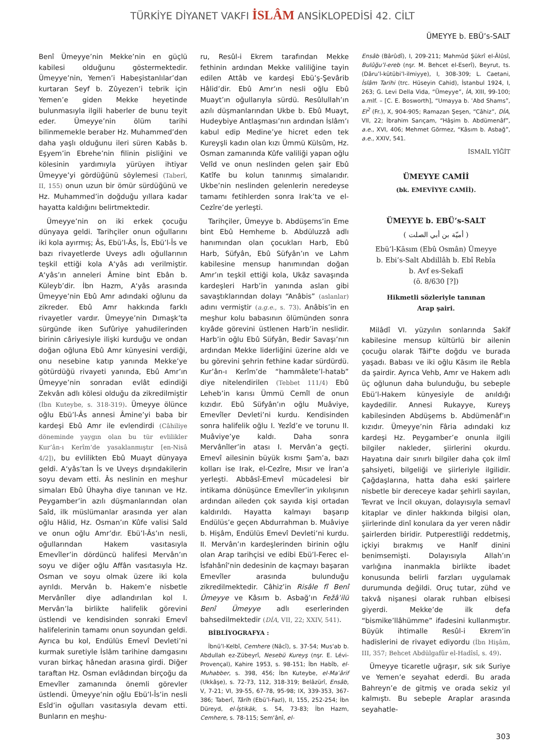TÜRKİYE DİYANET VAKFI İSLÂM ANSİKLOPEDİSİ 42. CİLT
ÜMEYYE b. EBÜ’s-SALT
Benî Ümeyye’nin Mekke’nin en güçlü kabilesi olduğunu göstermektedir. Ümeyye’nin, Yemen’i Habeşistanlılar’dan kurtaran Seyf b. Zûyezen’i tebrik için Yemen’e giden Mekke heyetinde bulunmasıyla ilgili haberler de bunu teyit eder. Ümeyye’nin ölüm tarihi bilinmemekle beraber Hz. Muhammed’den daha yaşlı olduğunu ileri süren Kabâs b. Eşyem’in Ebrehe’nin filinin pisliğini ve kölesinin yardımıyla yürüyen ihtiyar Ümeyye’yi gördüğünü söylemesi (Taberî, II, 155) onun uzun bir ömür sürdüğünü ve Hz. Muhammed’in doğduğu yıllara kadar hayatta kaldığını belirtmektedir.
Ümeyye’nin on iki erkek çocuğu dünyaya geldi. Tarihçiler onun oğullarını iki kola ayırmış; Âs, Ebü’l-Âs, Îs, Ebü’l-Îs ve bazı rivayetlerde Uveys adlı oğullarının teşkil ettiği kola A‘yâs adı verilmiştir. A‘yâs’ın anneleri Âmine bint Ebân b. Küleyb’dir. İbn Hazm, A‘yâs arasında Ümeyye’nin Ebû Amr adındaki oğlunu da zikreder. Ebû Amr hakkında farklı rivayetler vardır. Ümeyye’nin Dımaşk’ta sürgünde iken Sufûriye yahudilerinden birinin câriyesiyle ilişki kurduğu ve ondan doğan oğluna Ebû Amr künyesini verdiği, onu nesebine katıp yanında Mekke’ye götürdüğü rivayeti yanında, Ebû Amr’ın Ümeyye’nin sonradan evlât edindiği Zekvân adlı kölesi olduğu da zikredilmiştir (İbn Kuteybe, s. 318-319). Ümeyye ölünce oğlu Ebü’l-Âs annesi Âmine’yi baba bir kardeşi Ebû Amr ile evlendirdi (Câhiliye döneminde yaygın olan bu tür evlilikler Kur’ân-ı Kerîm’de yasaklanmıştır [en-Nisâ 4/2]), bu evlilikten Ebû Muayt dünyaya geldi. A‘yâs’tan Îs ve Uveys dışındakilerin soyu devam etti. Âs neslinin en meşhur simaları Ebû Ühayha diye tanınan ve Hz. Peygamber’in azılı düşmanlarından olan Saîd, ilk müslümanlar arasında yer alan oğlu Hâlid, Hz. Osman’ın Kûfe valisi Saîd ve onun oğlu Amr’dır. Ebü’l-Âs’ın nesli, oğullarından Hakem vasıtasıyla Emevîler’in dördüncü halifesi Mervân’ın soyu ve diğer oğlu Affân vasıtasıyla Hz. Osman ve soyu olmak üzere iki kola ayrıldı. Mervân b. Hakem’e nisbetle Mervânîler diye adlandırılan kol I. Mervân’la birlikte halifelik görevini üstlendi ve kendisinden sonraki Emevî halifelerinin tamamı onun soyundan geldi. Ayrıca bu kol, Endülüs Emevî Devleti’ni kurmak suretiyle İslâm tarihine damgasını vuran birkaç hânedan arasına girdi. Diğer taraftan Hz. Osman evlâdından birçoğu da Emevîler zamanında önemli görevler üstlendi. Ümeyye’nin oğlu Ebü’l-Îs’in nesli Esîd’in oğulları vasıtasıyla devam etti. Bunların en meşhu-
ru, Resûl-i Ekrem tarafından Mekke fethinin ardından Mekke valiliğine tayin edilen Attâb ve kardeşi Ebü’ş-Şevârib Hâlid’dir. Ebû Amr’ın nesli oğlu Ebû Muayt’ın oğullarıyla sürdü. Resûlullah’ın azılı düşmanlarından Ukbe b. Ebû Muayt, Hudeybiye Antlaşması’nın ardından İslâm’ı kabul edip Medine’ye hicret eden tek Kureyşli kadın olan kızı Ümmü Külsûm, Hz. Osman zamanında Kûfe valiliği yapan oğlu Velîd ve onun neslinden gelen şair Ebû Katîfe bu kolun tanınmış simalarıdır. Ukbe’nin neslinden gelenlerin neredeyse tamamı fetihlerden sonra Irak’ta ve el-Cezîre’de yerleşti.
Tarihçiler, Ümeyye b. Abdüşems’in Eme bint Ebû Hemheme b. Abdüluzzâ adlı hanımından olan çocukları Harb, Ebû Harb, Süfyân, Ebû Süfyân’ın ve Lahm kabilesine mensup hanımından doğan Amr’ın teşkil ettiği kola, Ukâz savaşında kardeşleri Harb’in yanında aslan gibi savaştıklarından dolayı “Anâbis” (aslanlar) adını vermiştir (a.g.e., s. 73). Anâbis’in en meşhur kolu babasının ölümünden sonra kıyâde görevini üstlenen Harb’in neslidir. Harb’in oğlu Ebû Süfyân, Bedir Savaşı’nın ardından Mekke liderliğini üzerine aldı ve bu görevini şehrin fethine kadar sürdürdü. Kur’ân-ı Kerîm’de “hammâlete’l-hatab” diye nitelendirilen (Tebbet 111/4) Ebû Leheb’in karısı Ümmü Cemîl de onun kızıdır. Ebû Süfyân’ın oğlu Muâviye, Emevîler Devleti’ni kurdu. Kendisinden sonra halifelik oğlu I. Yezîd’e ve torunu II. Muâviye’ye kaldı. Daha sonra Mervânîler’in atası I. Mervân’a geçti. Emevî ailesinin büyük kısmı Şam’a, bazı kolları ise Irak, el-Cezîre, Mısır ve İran’a yerleşti. Abbâsî-Emevî mücadelesi bir intikama dönüşünce Emevîler’in yıkılışının ardından aileden çok sayıda kişi ortadan kaldırıldı. Hayatta kalmayı başarıp Endülüs’e geçen Abdurrahman b. Muâviye b. Hişâm, Endülüs Emevî Devleti’ni kurdu. II. Mervân’ın kardeşlerinden birinin oğlu olan Arap tarihçisi ve edibi Ebü’l-Ferec el-İsfahânî’nin dedesinin de kaçmayı başaran Emevîler arasında bulunduğu zikredilmektedir. Câhiz’in Risâle fî Benî Ümeyye ve Kâsım b. Asbağ’ın Fežâʾilü Benî Ümeyye adlı eserlerinden bahsedilmektedir (DİA, VII, 22; XXIV, 541).
BİBLİYOGRAFYA :
İbnü’l-Kelbî, Cemhere (Nâcî), s. 37-54; Mus‘ab b. Abdullah ez-Zübeyrî, Nesebü Kureyş (nşr. E. Lévi-Provençal), Kahire 1953, s. 98-151; İbn Habîb, el-Muhabber, s. 398, 456; İbn Kuteybe, el-Maʿârif (Ukkâşe), s. 72-73, 112, 318-319; Belâzürî, Ensâb, V, 7-21; VI, 39-55, 67-78, 95-98; IX, 339-353, 367-386; Taberî, Târîh (Ebü’l-Fazl), II, 155, 252-254; İbn Düreyd, el-İştikāk, s. 54, 73-83; İbn Hazm, Cemhere, s. 78-115; Sem‘ânî, el-
Ensâb (Bârûdî), I, 209-211; Mahmûd Şükrî el-Âlûsî, Bulûğu’l-ereb (nşr. M. Behcet el-Eserî), Beyrut, ts. (Dâru’l-kütübi’l-ilmiyye), I, 308-309; L. Caetani, İslâm Tarihi (trc. Hüseyin Cahid), İstanbul 1924, I, 263; G. Levi Della Vida, “Ümeyye”, İA, XIII, 99-100; a.mlf. – [C. E. Bosworth], “Umayya b. ʿAbd Shams”, EI<sup>2</sup> (Fr.), X, 904-905; Ramazan Şeşen, “Câhiz”, DİA, VII, 22; İbrahim Sarıçam, “Hâşim b. Abdümenâf”, a.e., XVI, 406; Mehmet Görmez, “Kâsım b. Asbağ”, a.e., XXIV, 541.
İSMAİL YİĞİT
ÜMEYYE CAMİİ
(bk. EMEVİYYE CAMİİ).
ÜMEYYE b. EBÜ’s-SALT
( أميّة بن أبي الصلت )
Ebü’l-Kāsım (Ebû Osmân) Ümeyye
b. Ebi’s-Salt Abdillâh b. Ebî Rebîa
b. Avf es-Sekafî
(ö. 8/630 [?])
Hikmetli sözleriyle tanınan
Arap şairi.
Milâdî VI. yüzyılın sonlarında Sakīf kabilesine mensup kültürlü bir ailenin çocuğu olarak Tâif’te doğdu ve burada yaşadı. Babası ve iki oğlu Kāsım ile Rebîa da şairdir. Ayrıca Vehb, Amr ve Hakem adlı üç oğlunun daha bulunduğu, bu sebeple Ebü’l-Hakem künyesiyle de anıldığı kaydedilir. Annesi Rukayye, Kureyş kabilesinden Abdüşems b. Abdümenâf’ın kızıdır. Ümeyye’nin Fâria adındaki kız kardeşi Hz. Peygamber’e onunla ilgili bilgiler nakleder, şiirlerini okurdu. Hayatına dair sınırlı bilgiler daha çok ilmî şahsiyeti, bilgeliği ve şiirleriyle ilgilidir. Çağdaşlarına, hatta daha eski şairlere nisbetle bir dereceye kadar şehirli sayılan, Tevrat ve İncil okuyan, dolayısıyla semavî kitaplar ve dinler hakkında bilgisi olan, şiirlerinde dinî konulara da yer veren nâdir şairlerden biridir. Putperestliği reddetmiş, içkiyi bırakmış ve Hanîf dinini benimsemişti. Dolayısıyla Allah’ın varlığına inanmakla birlikte ibadet konusunda belirli farzları uygulamak durumunda değildi. Oruç tutar, zühd ve takvâ nişanesi olarak ruhban elbisesi giyerdi. Mekke’de ilk defa “bismike’llâhümme” ifadesini kullanmıştır. Büyük ihtimalle Resûl-i Ekrem’in hadislerini de rivayet ediyordu (İbn Hişâm, III, 357; Behcet Abdülgafûr el-Hadîsî, s. 49).
Ümeyye ticaretle uğraşır, sık sık Suriye ve Yemen’e seyahat ederdi. Bu arada Bahreyn’e de gitmiş ve orada sekiz yıl kalmıştı. Bu sebeple Araplar arasında seyahatle-
303